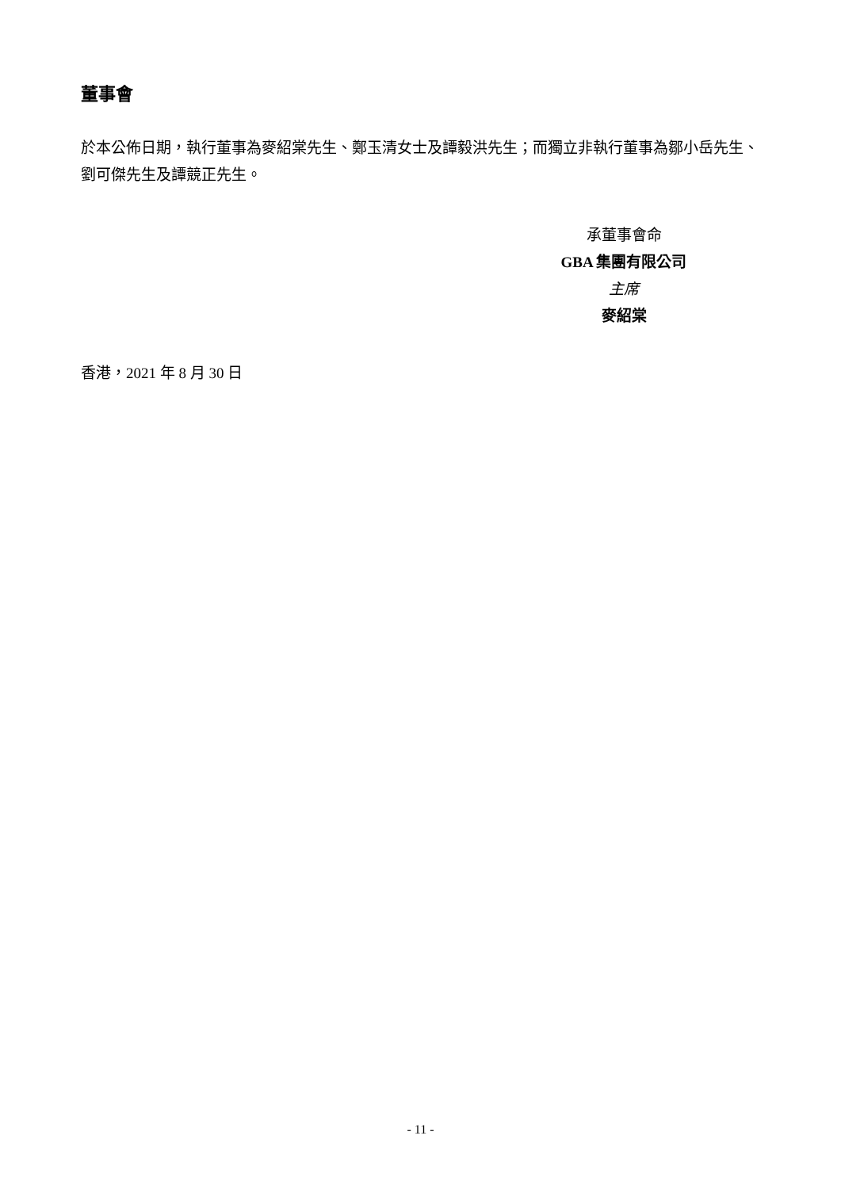董事會
於本公佈日期，執行董事為麥紹棠先生、鄭玉清女士及譚毅洪先生；而獨立非執行董事為鄒小岳先生、劉可傑先生及譚競正先生。
承董事會命
GBA 集團有限公司
主席
麥紹棠
香港，2021 年 8 月 30 日
- 11 -